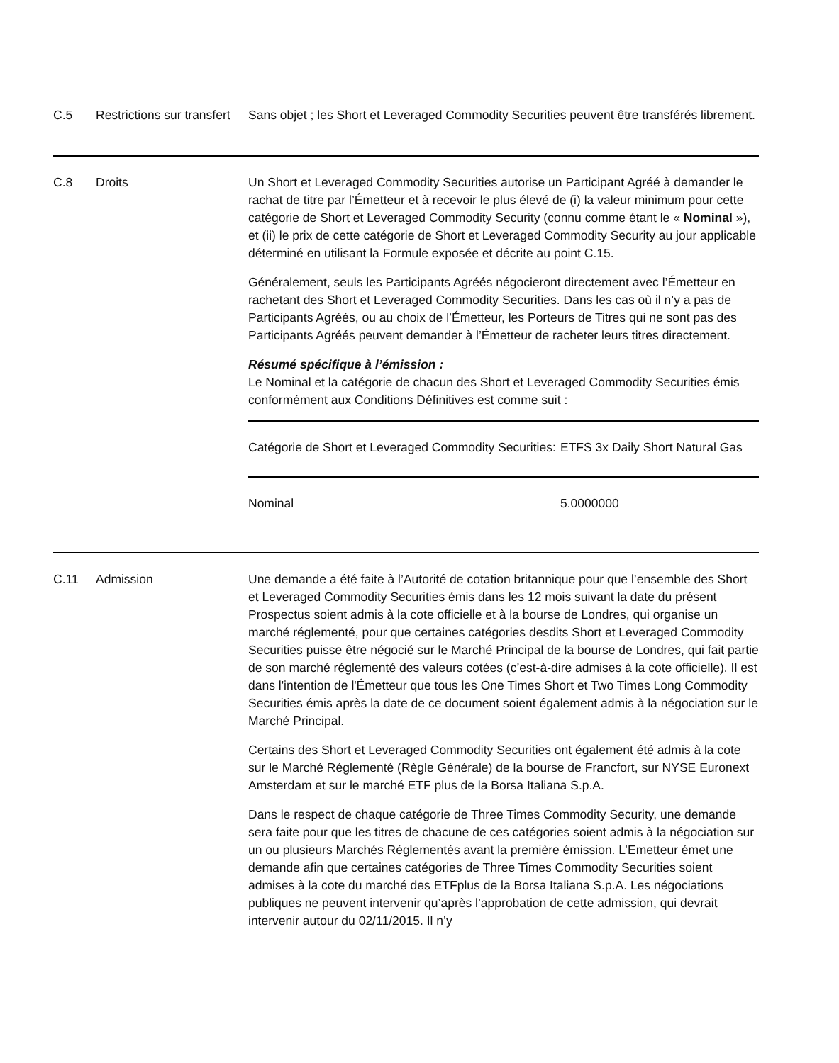| C.5 | Restrictions sur transfert | Sans objet ; les Short et Leveraged Commodity Securities peuvent être transférés librement. |
| C.8 | Droits | Un Short et Leveraged Commodity Securities autorise un Participant Agréé à demander le rachat de titre par l’Émetteur et à recevoir le plus élevé de (i) la valeur minimum pour cette catégorie de Short et Leveraged Commodity Security (connu comme étant le « Nominal »), et (ii) le prix de cette catégorie de Short et Leveraged Commodity Security au jour applicable déterminé en utilisant la Formule exposée et décrite au point C.15. Généralement, seuls les Participants Agréés négocieront directement avec l’Émetteur en rachetant des Short et Leveraged Commodity Securities. Dans les cas où il n’y a pas de Participants Agréés, ou au choix de l’Émetteur, les Porteurs de Titres qui ne sont pas des Participants Agréés peuvent demander à l’Émetteur de racheter leurs titres directement. Résumé spécifique à l’émission : Le Nominal et la catégorie de chacun des Short et Leveraged Commodity Securities émis conformément aux Conditions Définitives est comme suit : / Catégorie de Short et Leveraged Commodity Securities: / ETFS 3x Daily Short Natural Gas / / Nominal / 5.0000000 / |
| C.11 | Admission | Une demande a été faite à l’Autorité de cotation britannique pour que l’ensemble des Short et Leveraged Commodity Securities émis dans les 12 mois suivant la date du présent Prospectus soient admis à la cote officielle et à la bourse de Londres, qui organise un marché réglementé, pour que certaines catégories desdits Short et Leveraged Commodity Securities puisse être négocié sur le Marché Principal de la bourse de Londres, qui fait partie de son marché réglementé des valeurs cotées (c’est-à-dire admises à la cote officielle). Il est dans l'intention de l'Émetteur que tous les One Times Short et Two Times Long Commodity Securities émis après la date de ce document soient également admis à la négociation sur le Marché Principal. Certains des Short et Leveraged Commodity Securities ont également été admis à la cote sur le Marché Réglementé (Règle Générale) de la bourse de Francfort, sur NYSE Euronext Amsterdam et sur le marché ETF plus de la Borsa Italiana S.p.A. Dans le respect de chaque catégorie de Three Times Commodity Security, une demande sera faite pour que les titres de chacune de ces catégories soient admis à la négociation sur un ou plusieurs Marchés Réglementés avant la première émission. L’Emetteur émet une demande afin que certaines catégories de Three Times Commodity Securities soient admises à la cote du marché des ETFplus de la Borsa Italiana S.p.A. Les négociations publiques ne peuvent intervenir qu’après l’approbation de cette admission, qui devrait intervenir autour du 02/11/2015. Il n’y |